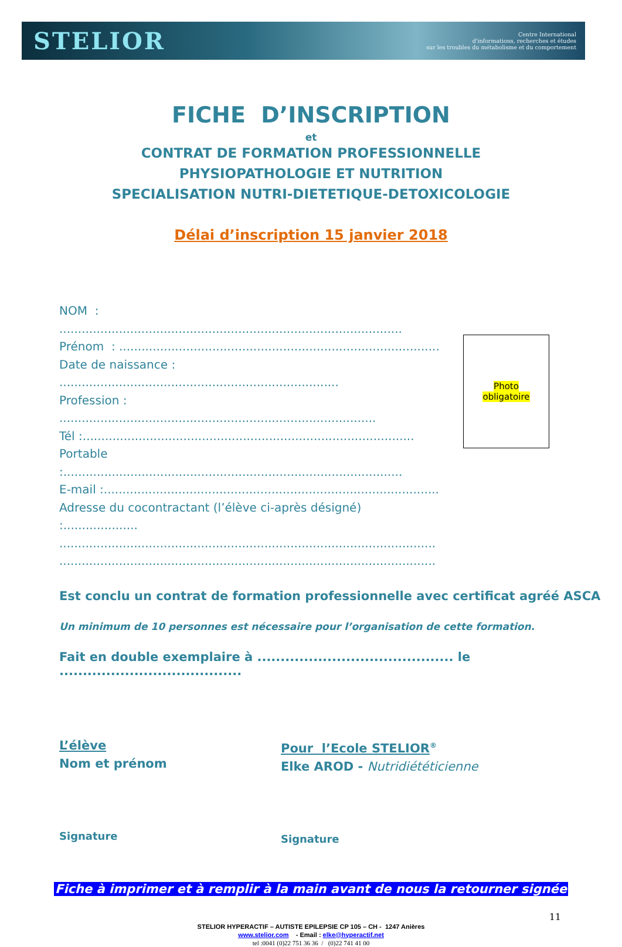STELIOR
Centre International
d'informations, recherches et études
sur les troubles du métabolisme et du comportement
FICHE D’INSCRIPTION
et
CONTRAT DE FORMATION PROFESSIONNELLE
PHYSIOPATHOLOGIE ET NUTRITION
SPECIALISATION NUTRI-DIETETIQUE-DETOXICOLOGIE
Délai d’inscription 15 janvier 2018
NOM : ............................................................................................
Prénom : ......................................................................................
Date de naissance : ...........................................................................
Profession : .....................................................................................
Tél :.........................................................................................
Portable :...........................................................................................
E-mail :..........................................................................................
Adresse du cocontractant (l’élève ci-après désigné) :....................
.....................................................................................................
.....................................................................................................
Photo
obligatoire
Est conclu un contrat de formation professionnelle avec certificat agréé ASCA
Un minimum de 10 personnes est nécessaire pour l’organisation de cette formation.
Fait en double exemplaire à .......................................... le .......................................
L’élève
Nom et prénom
Signature
Pour l’Ecole STELIOR<sup>®</sup>
Elke AROD - Nutridiététicienne
Signature
Fiche à imprimer et à remplir à la main avant de nous la retourner signée
11
STELIOR HYPERACTIF – AUTISTE EPILEPSIE CP 105 – CH - 1247 Anières
www.stelior.com - Email : elke@hyperactif.net
tel :0041 (0)22 751 36 36 / (0)22 741 41 00